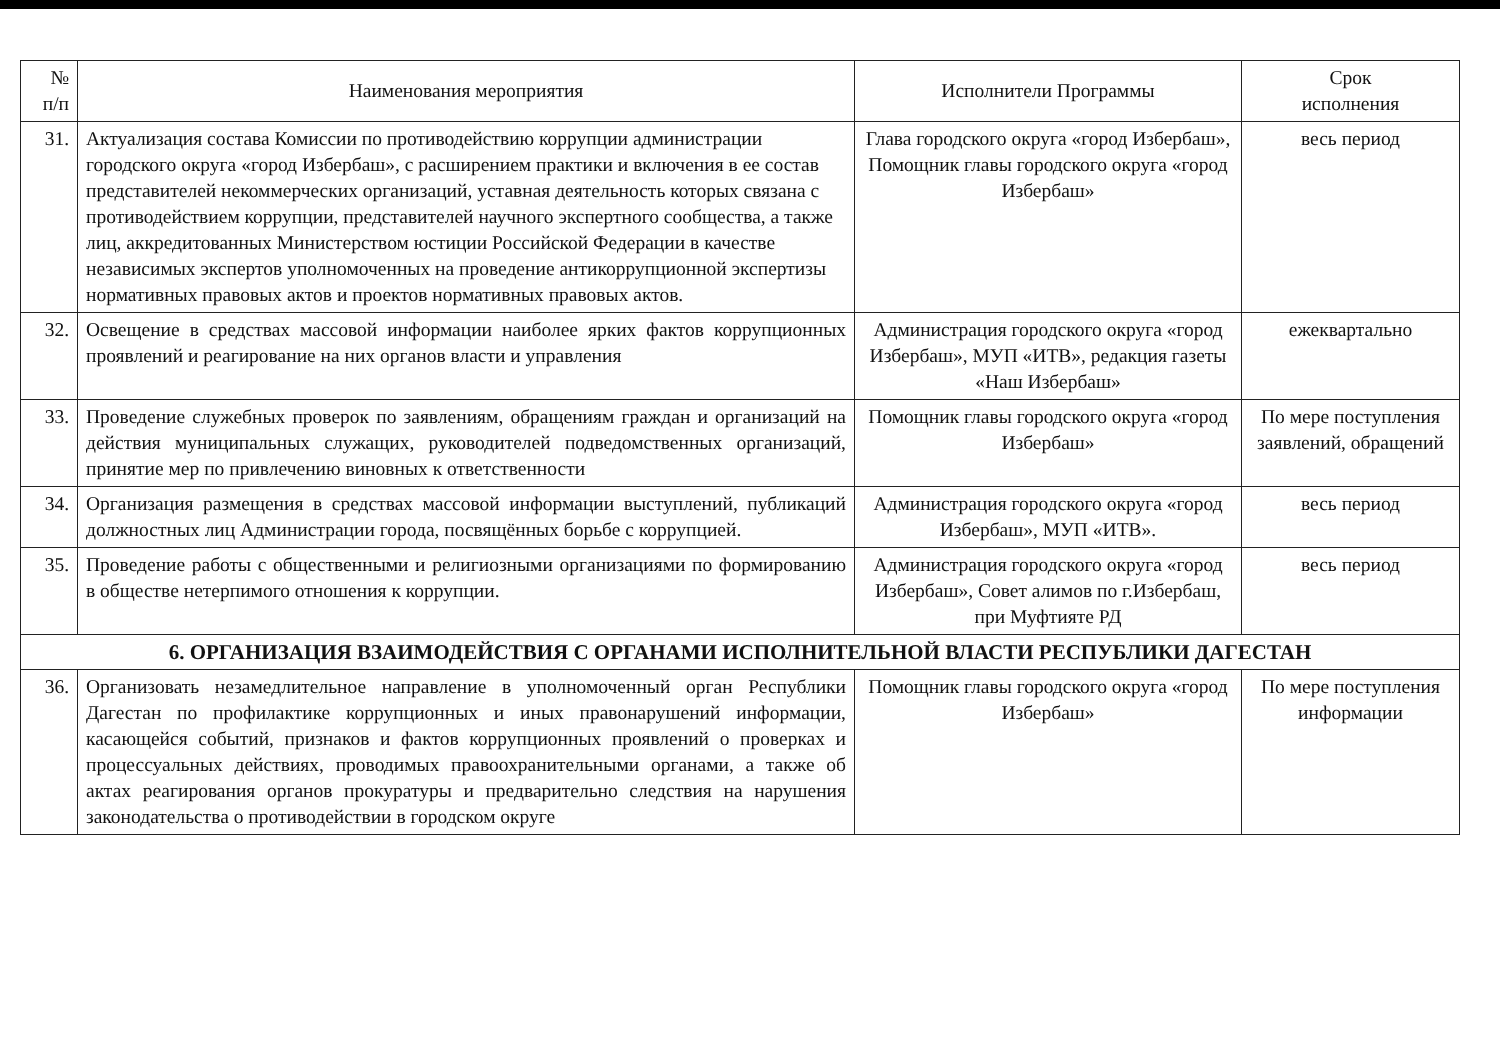| № п/п | Наименования мероприятия | Исполнители Программы | Срок исполнения |
| --- | --- | --- | --- |
| 31. | Актуализация состава Комиссии по противодействию коррупции администрации городского округа «город Избербаш», с расширением практики и включения в ее состав представителей некоммерческих организаций, уставная деятельность которых связана с противодействием коррупции, представителей научного экспертного сообщества, а также лиц, аккредитованных Министерством юстиции Российской Федерации в качестве независимых экспертов уполномоченных на проведение антикоррупционной экспертизы нормативных правовых актов и проектов нормативных правовых актов. | Глава городского округа «город Избербаш», Помощник главы городского округа «город Избербаш» | весь период |
| 32. | Освещение в средствах массовой информации наиболее ярких фактов коррупционных проявлений и реагирование на них органов власти и управления | Администрация городского округа «город Избербаш», МУП «ИТВ», редакция газеты «Наш Избербаш» | ежеквартально |
| 33. | Проведение служебных проверок по заявлениям, обращениям граждан и организаций на действия муниципальных служащих, руководителей подведомственных организаций, принятие мер по привлечению виновных к ответственности | Помощник главы городского округа «город Избербаш» | По мере поступления заявлений, обращений |
| 34. | Организация размещения в средствах массовой информации выступлений, публикаций должностных лиц Администрации города, посвящённых борьбе с коррупцией. | Администрация городского округа «город Избербаш», МУП «ИТВ». | весь период |
| 35. | Проведение работы с общественными и религиозными организациями по формированию в обществе нетерпимого отношения к коррупции. | Администрация городского округа «город Избербаш», Совет алимов по г.Избербаш, при Муфтияте РД | весь период |
| 6. ОРГАНИЗАЦИЯ ВЗАИМОДЕЙСТВИЯ С ОРГАНАМИ ИСПОЛНИТЕЛЬНОЙ ВЛАСТИ РЕСПУБЛИКИ ДАГЕСТАН | | | |
| 36. | Организовать незамедлительное направление в уполномоченный орган Республики Дагестан по профилактике коррупционных и иных правонарушений информации, касающейся событий, признаков и фактов коррупционных проявлений о проверках и процессуальных действиях, проводимых правоохранительными органами, а также об актах реагирования органов прокуратуры и предварительно следствия на нарушения законодательства о противодействии в городском округе | Помощник главы городского округа «город Избербаш» | По мере поступления информации |